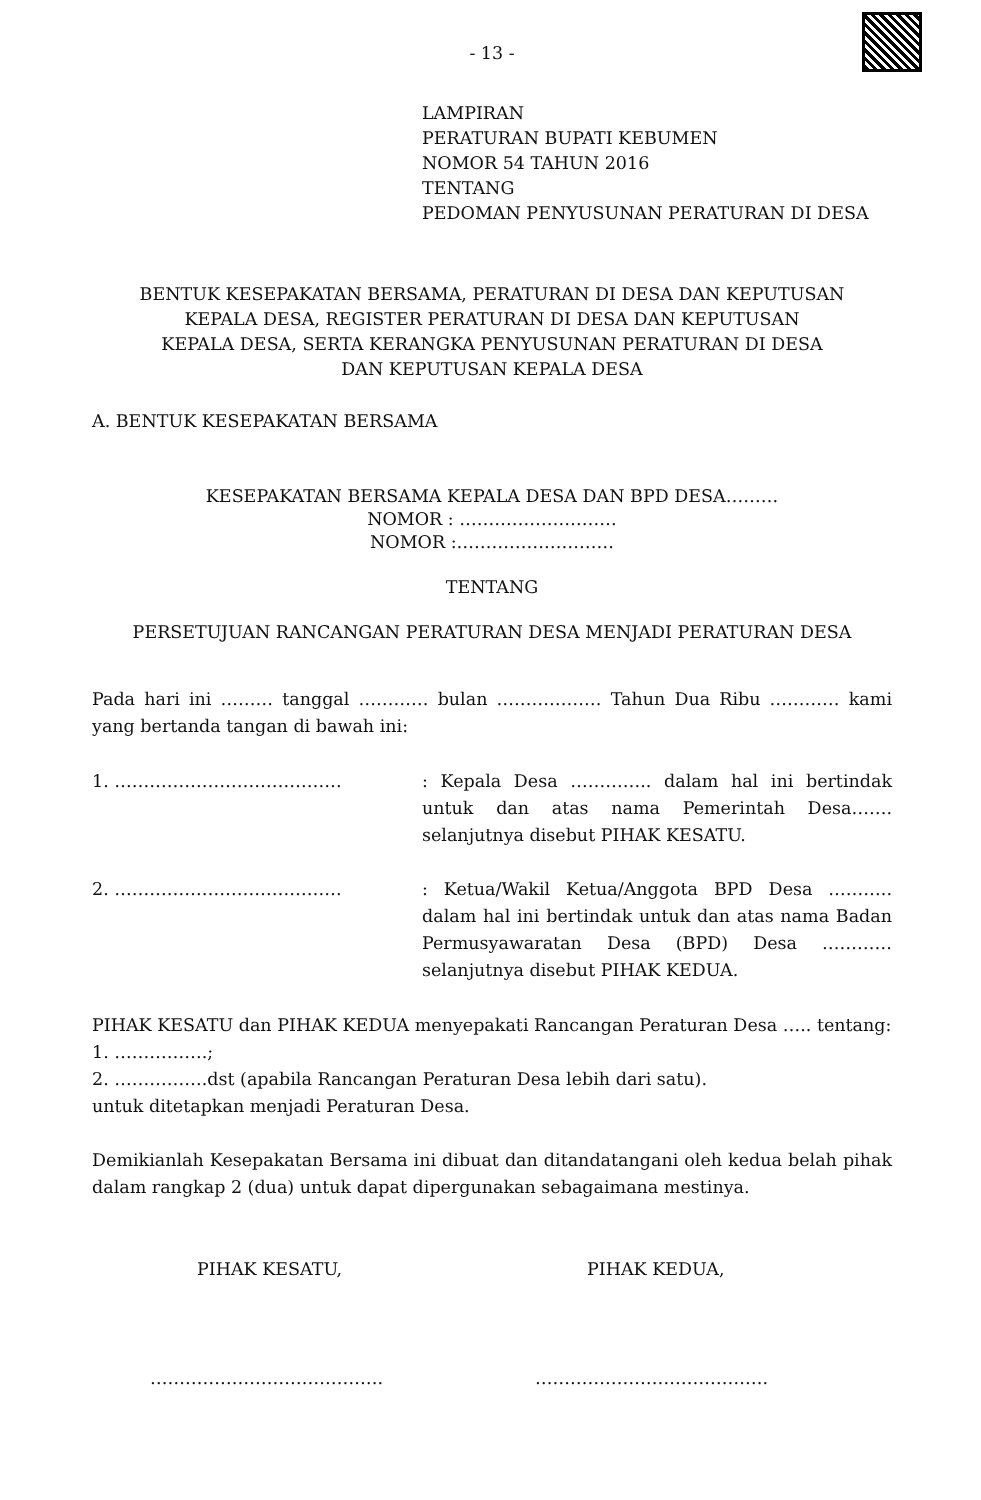- 13 -
LAMPIRAN
PERATURAN BUPATI KEBUMEN
NOMOR 54 TAHUN 2016
TENTANG
PEDOMAN PENYUSUNAN PERATURAN DI DESA
BENTUK KESEPAKATAN BERSAMA, PERATURAN DI DESA DAN KEPUTUSAN
KEPALA DESA, REGISTER PERATURAN DI DESA DAN KEPUTUSAN
KEPALA DESA, SERTA KERANGKA PENYUSUNAN PERATURAN DI DESA
DAN KEPUTUSAN KEPALA DESA
A. BENTUK KESEPAKATAN BERSAMA
KESEPAKATAN BERSAMA KEPALA DESA DAN BPD DESA………
NOMOR : ………………………
NOMOR :………………………
TENTANG
PERSETUJUAN RANCANGAN PERATURAN DESA MENJADI PERATURAN DESA
Pada hari ini ……… tanggal ………… bulan ……………… Tahun Dua Ribu ………… kami yang bertanda tangan di bawah ini:
1. ………………………………… : Kepala Desa ………….. dalam hal ini bertindak untuk dan atas nama Pemerintah Desa……. selanjutnya disebut PIHAK KESATU.
2. ………………………………… : Ketua/Wakil Ketua/Anggota BPD Desa ……….. dalam hal ini bertindak untuk dan atas nama Badan Permusyawaratan Desa (BPD) Desa ………… selanjutnya disebut PIHAK KEDUA.
PIHAK KESATU dan PIHAK KEDUA menyepakati Rancangan Peraturan Desa ….. tentang:
1. …………….;
2. …………….dst (apabila Rancangan Peraturan Desa lebih dari satu).
untuk ditetapkan menjadi Peraturan Desa.
Demikianlah Kesepakatan Bersama ini dibuat dan ditandatangani oleh kedua belah pihak dalam rangkap 2 (dua) untuk dapat dipergunakan sebagaimana mestinya.
PIHAK KESATU, PIHAK KEDUA,
…………………………………. ………………………………….